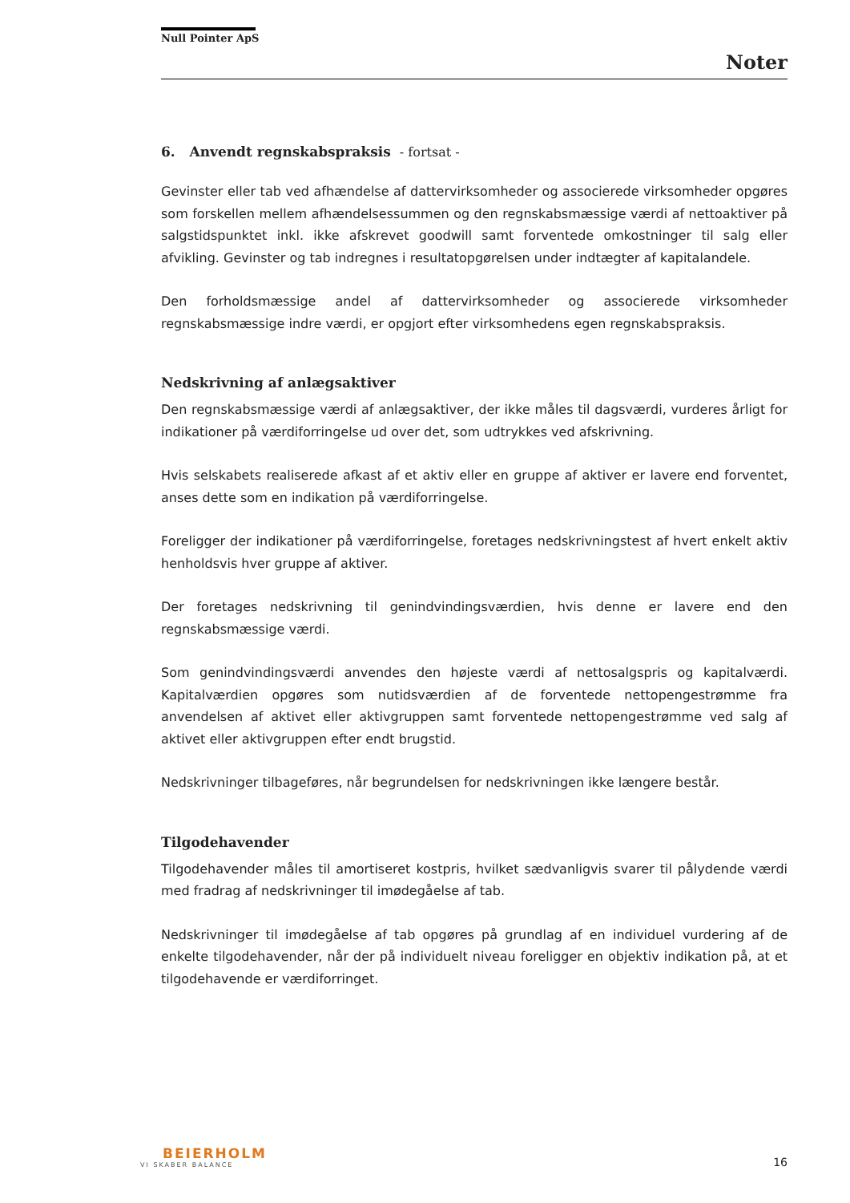Null Pointer ApS
Noter
6. Anvendt regnskabspraksis - fortsat -
Gevinster eller tab ved afhændelse af dattervirksomheder og associerede virksomheder opgøres som forskellen mellem afhændelsessummen og den regnskabsmæssige værdi af nettoaktiver på salgstidspunktet inkl. ikke afskrevet goodwill samt forventede omkostninger til salg eller afvikling. Gevinster og tab indregnes i resultatopgørelsen under indtægter af kapitalandele.
Den forholdsmæssige andel af dattervirksomheder og associerede virksomheder regnskabsmæssige indre værdi, er opgjort efter virksomhedens egen regnskabspraksis.
Nedskrivning af anlægsaktiver
Den regnskabsmæssige værdi af anlægsaktiver, der ikke måles til dagsværdi, vurderes årligt for indikationer på værdiforringelse ud over det, som udtrykkes ved afskrivning.
Hvis selskabets realiserede afkast af et aktiv eller en gruppe af aktiver er lavere end forventet, anses dette som en indikation på værdiforringelse.
Foreligger der indikationer på værdiforringelse, foretages nedskrivningstest af hvert enkelt aktiv henholdsvis hver gruppe af aktiver.
Der foretages nedskrivning til genindvindingsværdien, hvis denne er lavere end den regnskabsmæssige værdi.
Som genindvindingsværdi anvendes den højeste værdi af nettosalgspris og kapitalværdi. Kapitalværdien opgøres som nutidsværdien af de forventede nettopengestrømme fra anvendelsen af aktivet eller aktivgruppen samt forventede nettopengestrømme ved salg af aktivet eller aktivgruppen efter endt brugstid.
Nedskrivninger tilbageføres, når begrundelsen for nedskrivningen ikke længere består.
Tilgodehavender
Tilgodehavender måles til amortiseret kostpris, hvilket sædvanligvis svarer til pålydende værdi med fradrag af nedskrivninger til imødegåelse af tab.
Nedskrivninger til imødegåelse af tab opgøres på grundlag af en individuel vurdering af de enkelte tilgodehavender, når der på individuelt niveau foreligger en objektiv indikation på, at et tilgodehavende er værdiforringet.
BEIERHOLM
VI SKABER BALANCE
16